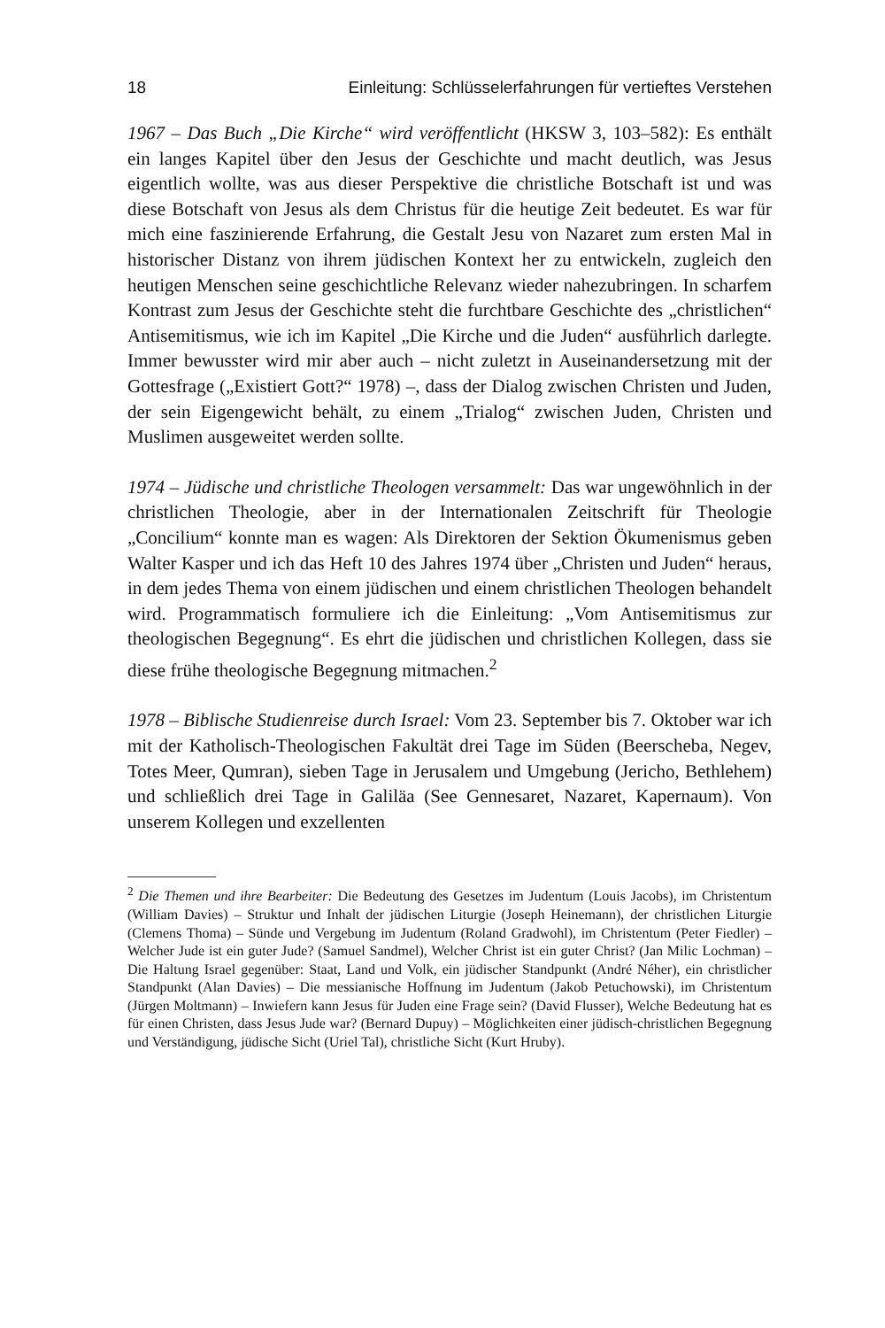18 Einleitung: Schlüsselerfahrungen für vertieftes Verstehen
1967 – Das Buch „Die Kirche“ wird veröffentlicht (HKSW 3, 103–582): Es enthält ein langes Kapitel über den Jesus der Geschichte und macht deutlich, was Jesus eigentlich wollte, was aus dieser Perspektive die christliche Botschaft ist und was diese Botschaft von Jesus als dem Christus für die heutige Zeit bedeutet. Es war für mich eine faszinierende Erfahrung, die Gestalt Jesu von Nazaret zum ersten Mal in historischer Distanz von ihrem jüdischen Kontext her zu entwickeln, zugleich den heutigen Menschen seine geschichtliche Relevanz wieder nahezubringen. In scharfem Kontrast zum Jesus der Geschichte steht die furchtbare Geschichte des „christlichen“ Antisemitismus, wie ich im Kapitel „Die Kirche und die Juden“ ausführlich darlegte. Immer bewusster wird mir aber auch – nicht zuletzt in Auseinandersetzung mit der Gottesfrage („Existiert Gott?“ 1978) –, dass der Dialog zwischen Christen und Juden, der sein Eigengewicht behält, zu einem „Trialog“ zwischen Juden, Christen und Muslimen ausgeweitet werden sollte.
1974 – Jüdische und christliche Theologen versammelt: Das war ungewöhnlich in der christlichen Theologie, aber in der Internationalen Zeitschrift für Theologie „Concilium“ konnte man es wagen: Als Direktoren der Sektion Ökumenismus geben Walter Kasper und ich das Heft 10 des Jahres 1974 über „Christen und Juden“ heraus, in dem jedes Thema von einem jüdischen und einem christlichen Theologen behandelt wird. Programmatisch formuliere ich die Einleitung: „Vom Antisemitismus zur theologischen Begegnung“. Es ehrt die jüdischen und christlichen Kollegen, dass sie diese frühe theologische Begegnung mitmachen.<sup>2</sup>
1978 – Biblische Studienreise durch Israel: Vom 23. September bis 7. Oktober war ich mit der Katholisch-Theologischen Fakultät drei Tage im Süden (Beerscheba, Negev, Totes Meer, Qumran), sieben Tage in Jerusalem und Umgebung (Jericho, Bethlehem) und schließlich drei Tage in Galiläa (See Gennesaret, Nazaret, Kapernaum). Von unserem Kollegen und exzellenten
<sup>2</sup> Die Themen und ihre Bearbeiter: Die Bedeutung des Gesetzes im Judentum (Louis Jacobs), im Christentum (William Davies) – Struktur und Inhalt der jüdischen Liturgie (Joseph Heinemann), der christlichen Liturgie (Clemens Thoma) – Sünde und Vergebung im Judentum (Roland Gradwohl), im Christentum (Peter Fiedler) – Welcher Jude ist ein guter Jude? (Samuel Sandmel), Welcher Christ ist ein guter Christ? (Jan Milic Lochman) – Die Haltung Israel gegenüber: Staat, Land und Volk, ein jüdischer Standpunkt (André Néher), ein christlicher Standpunkt (Alan Davies) – Die messianische Hoffnung im Judentum (Jakob Petuchowski), im Christentum (Jürgen Moltmann) – Inwiefern kann Jesus für Juden eine Frage sein? (David Flusser), Welche Bedeutung hat es für einen Christen, dass Jesus Jude war? (Bernard Dupuy) – Möglichkeiten einer jüdisch-christlichen Begegnung und Verständigung, jüdische Sicht (Uriel Tal), christliche Sicht (Kurt Hruby).